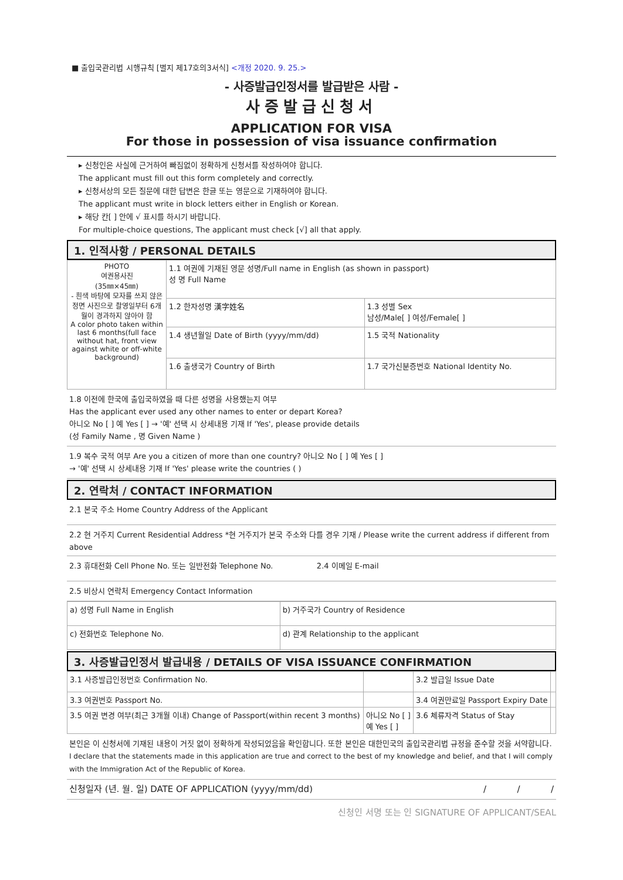■ 출입국관리법 시행규칙 [별지 제17호의3서식] <개정 2020. 9. 25.>
- 사증발급인정서를 발급받은 사람 -
사증발급신청서
APPLICATION FOR VISA
For those in possession of visa issuance confirmation
▸ 신청인은 사실에 근거하여 빠짐없이 정확하게 신청서를 작성하여야 합니다.
The applicant must fill out this form completely and correctly.
▸ 신청서상의 모든 질문에 대한 답변은 한글 또는 영문으로 기재하여야 합니다.
The applicant must write in block letters either in English or Korean.
▸ 해당 칸[ ] 안에 √ 표시를 하시기 바랍니다.
For multiple-choice questions, The applicant must check [√] all that apply.
1. 인적사항 / PERSONAL DETAILS
| PHOTO 여권용사진 (35㎜×45㎜) - 흰색 바탕에 모자를 쓰지 않은 정면 사진으로 촬영일부터 6개월이 경과하지 않아야 함 A color photo taken within last 6 months(full face without hat, front view against white or off-white background) | 1.1 여권에 기재된 영문 성명/Full name in English (as shown in passport) 성 명 Full Name | |
| | 1.2 한자성명 漢字姓名 | 1.3 성별 Sex 남성/Male[ ] 여성/Female[ ] |
| | 1.4 생년월일 Date of Birth (yyyy/mm/dd) | 1.5 국적 Nationality |
| | 1.6 출생국가 Country of Birth | 1.7 국가신분증번호 National Identity No. |
1.8 이전에 한국에 출입국하였을 때 다른 성명을 사용했는지 여부
Has the applicant ever used any other names to enter or depart Korea?
아니오 No [ ] 예 Yes [ ] → '예' 선택 시 상세내용 기재 If 'Yes', please provide details
(성 Family Name , 명 Given Name )
1.9 복수 국적 여부 Are you a citizen of more than one country? 아니오 No [ ] 예 Yes [ ]
→ '예' 선택 시 상세내용 기재 If 'Yes' please write the countries ( )
2. 연락처 / CONTACT INFORMATION
2.1 본국 주소 Home Country Address of the Applicant
2.2 현 거주지 Current Residential Address *현 거주지가 본국 주소와 다를 경우 기재 / Please write the current address if different from above
2.3 휴대전화 Cell Phone No. 또는 일반전화 Telephone No. 2.4 이메일 E-mail
2.5 비상시 연락처 Emergency Contact Information
| a) 성명 Full Name in English | b) 거주국가 Country of Residence |
| c) 전화번호 Telephone No. | d) 관계 Relationship to the applicant |
3. 사증발급인정서 발급내용 / DETAILS OF VISA ISSUANCE CONFIRMATION
| 3.1 사증발급인정번호 Confirmation No. | | 3.2 발급일 Issue Date | |
| 3.3 여권번호 Passport No. | | 3.4 여권만료일 Passport Expiry Date | |
| 3.5 여권 변경 여부(최근 3개월 이내) Change of Passport(within recent 3 months) | 아니오 No [ ] 예 Yes [ ] | 3.6 체류자격 Status of Stay | |
본인은 이 신청서에 기재된 내용이 거짓 없이 정확하게 작성되었음을 확인합니다. 또한 본인은 대한민국의 출입국관리법 규정을 준수할 것을 서약합니다.
I declare that the statements made in this application are true and correct to the best of my knowledge and belief, and that I will comply with the Immigration Act of the Republic of Korea.
신청일자 (년. 월. 일) DATE OF APPLICATION (yyyy/mm/dd) / / /
신청인 서명 또는 인 SIGNATURE OF APPLICANT/SEAL